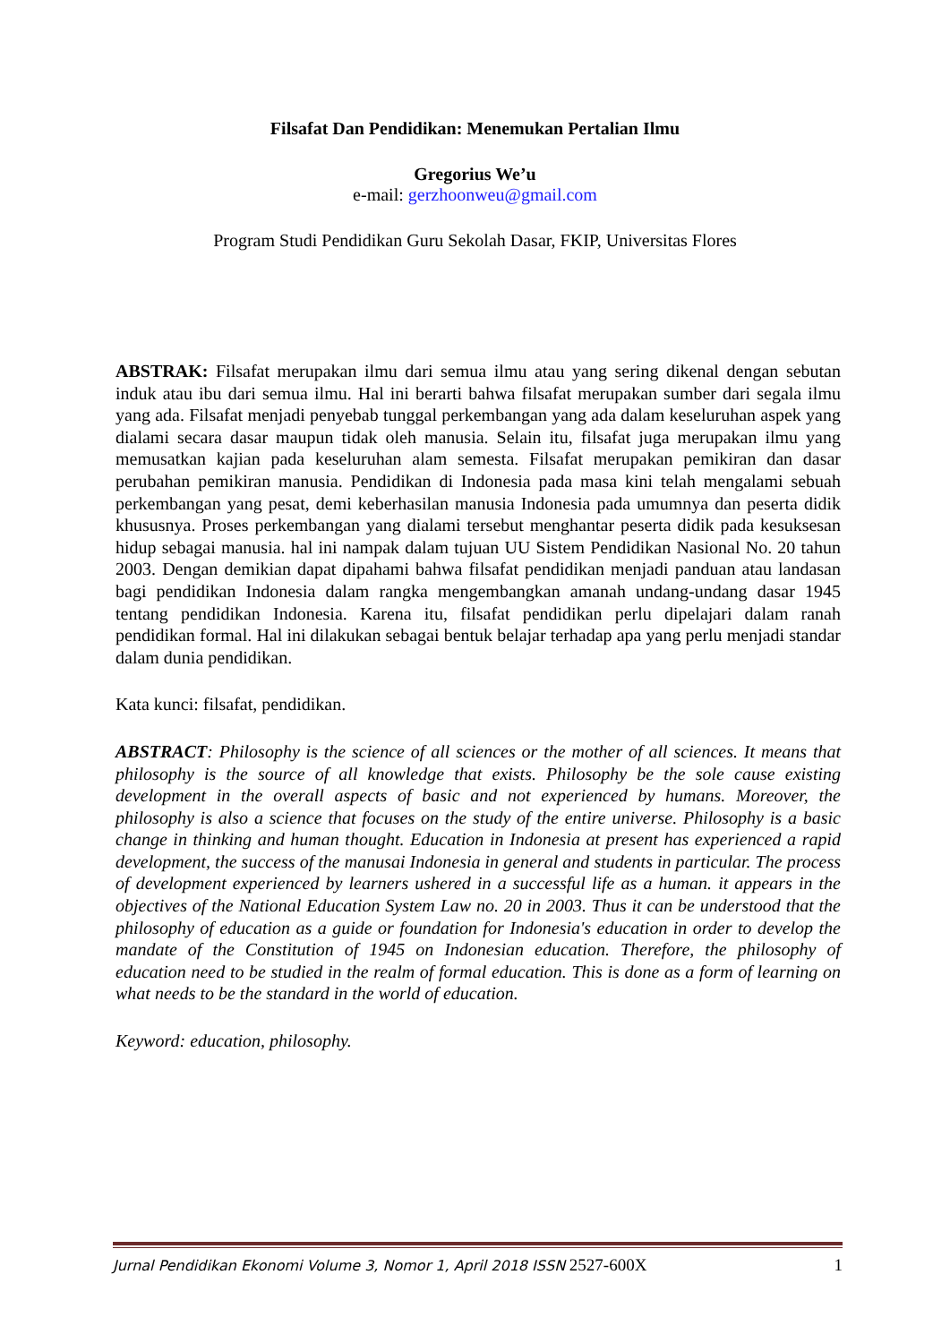Filsafat Dan Pendidikan: Menemukan Pertalian Ilmu
Gregorius We’u
e-mail: gerzhoonweu@gmail.com
Program Studi Pendidikan Guru Sekolah Dasar, FKIP, Universitas Flores
ABSTRAK: Filsafat merupakan ilmu dari semua ilmu atau yang sering dikenal dengan sebutan induk atau ibu dari semua ilmu. Hal ini berarti bahwa filsafat merupakan sumber dari segala ilmu yang ada. Filsafat menjadi penyebab tunggal perkembangan yang ada dalam keseluruhan aspek yang dialami secara dasar maupun tidak oleh manusia. Selain itu, filsafat juga merupakan ilmu yang memusatkan kajian pada keseluruhan alam semesta. Filsafat merupakan pemikiran dan dasar perubahan pemikiran manusia. Pendidikan di Indonesia pada masa kini telah mengalami sebuah perkembangan yang pesat, demi keberhasilan manusia Indonesia pada umumnya dan peserta didik khususnya. Proses perkembangan yang dialami tersebut menghantar peserta didik pada kesuksesan hidup sebagai manusia. hal ini nampak dalam tujuan UU Sistem Pendidikan Nasional No. 20 tahun 2003. Dengan demikian dapat dipahami bahwa filsafat pendidikan menjadi panduan atau landasan bagi pendidikan Indonesia dalam rangka mengembangkan amanah undang-undang dasar 1945 tentang pendidikan Indonesia. Karena itu, filsafat pendidikan perlu dipelajari dalam ranah pendidikan formal. Hal ini dilakukan sebagai bentuk belajar terhadap apa yang perlu menjadi standar dalam dunia pendidikan.
Kata kunci: filsafat, pendidikan.
ABSTRACT: Philosophy is the science of all sciences or the mother of all sciences. It means that philosophy is the source of all knowledge that exists. Philosophy be the sole cause existing development in the overall aspects of basic and not experienced by humans. Moreover, the philosophy is also a science that focuses on the study of the entire universe. Philosophy is a basic change in thinking and human thought. Education in Indonesia at present has experienced a rapid development, the success of the manusai Indonesia in general and students in particular. The process of development experienced by learners ushered in a successful life as a human. it appears in the objectives of the National Education System Law no. 20 in 2003. Thus it can be understood that the philosophy of education as a guide or foundation for Indonesia's education in order to develop the mandate of the Constitution of 1945 on Indonesian education. Therefore, the philosophy of education need to be studied in the realm of formal education. This is done as a form of learning on what needs to be the standard in the world of education.
Keyword: education, philosophy.
Jurnal Pendidikan Ekonomi Volume 3, Nomor 1, April 2018 ISSN 2527-600X 1